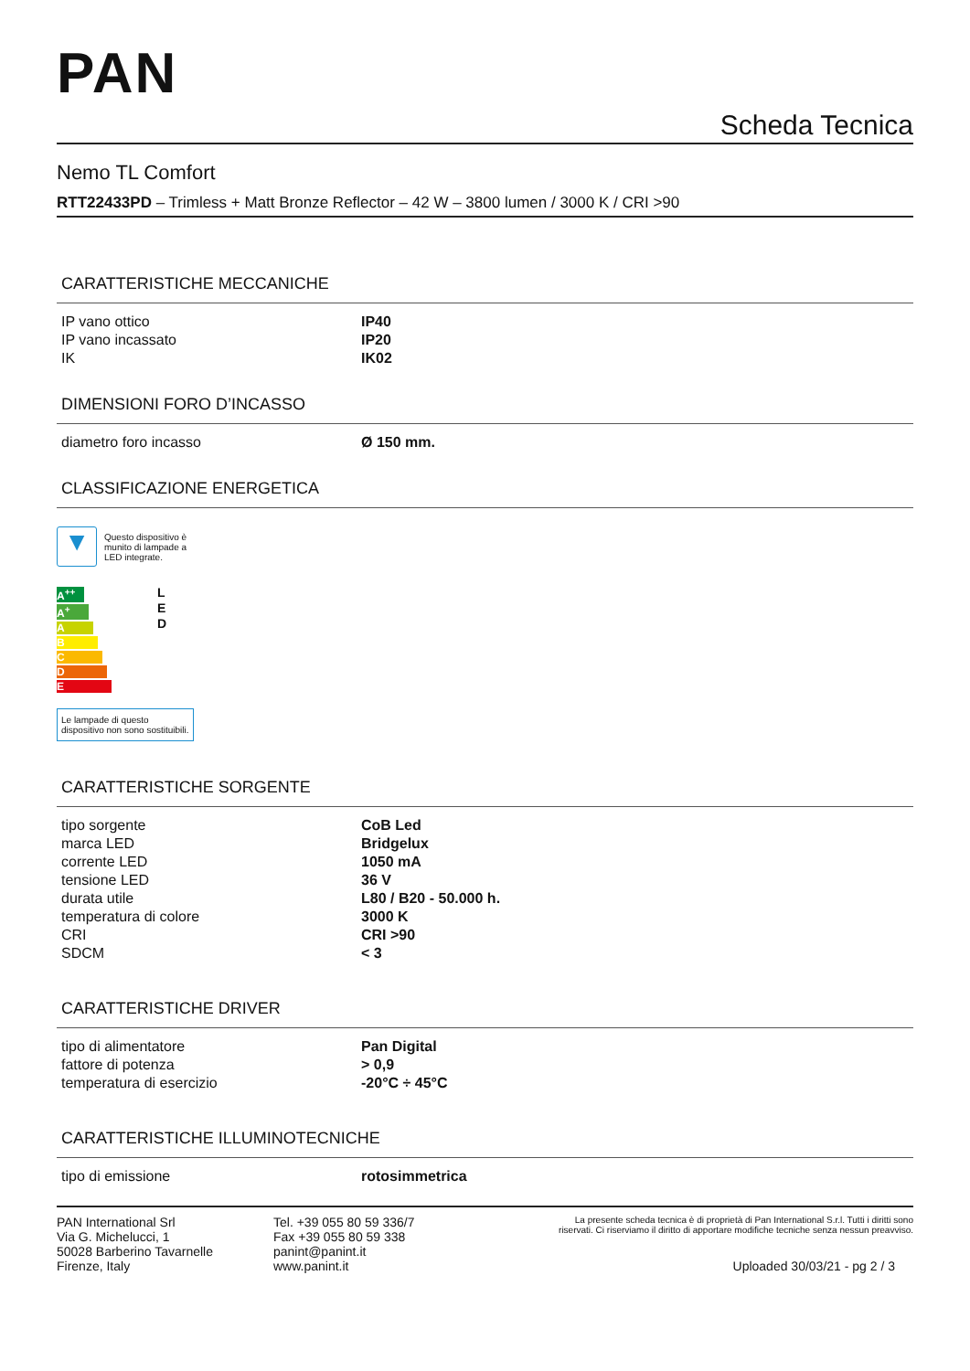PAN
Scheda Tecnica
Nemo TL Comfort
RTT22433PD – Trimless + Matt Bronze Reflector – 42 W – 3800 lumen / 3000 K / CRI >90
CARATTERISTICHE MECCANICHE
| IP vano ottico | IP40 |
| IP vano incassato | IP20 |
| IK | IK02 |
DIMENSIONI FORO D’INCASSO
| diametro foro incasso | Ø 150 mm. |
CLASSIFICAZIONE ENERGETICA
▼
Questo dispositivo è munito di lampade a LED integrate.
A<sup>++</sup>
A<sup>+</sup>
A
B
C
D
E
L
E
D
Le lampade di questo dispositivo non sono sostituibili.
CARATTERISTICHE SORGENTE
| tipo sorgente | CoB Led |
| marca LED | Bridgelux |
| corrente LED | 1050 mA |
| tensione LED | 36 V |
| durata utile | L80 / B20 - 50.000 h. |
| temperatura di colore | 3000 K |
| CRI | CRI >90 |
| SDCM | < 3 |
CARATTERISTICHE DRIVER
| tipo di alimentatore | Pan Digital |
| fattore di potenza | > 0,9 |
| temperatura di esercizio | -20°C ÷ 45°C |
CARATTERISTICHE ILLUMINOTECNICHE
| tipo di emissione | rotosimmetrica |
PAN International Srl
Via G. Michelucci, 1
50028 Barberino Tavarnelle
Firenze, Italy
Tel. +39 055 80 59 336/7
Fax +39 055 80 59 338
panint@panint.it
www.panint.it
La presente scheda tecnica è di proprietà di Pan International S.r.l. Tutti i diritti sono riservati. Ci riserviamo il diritto di apportare modifiche tecniche senza nessun preavviso.
Uploaded 30/03/21 - pg 2 / 3